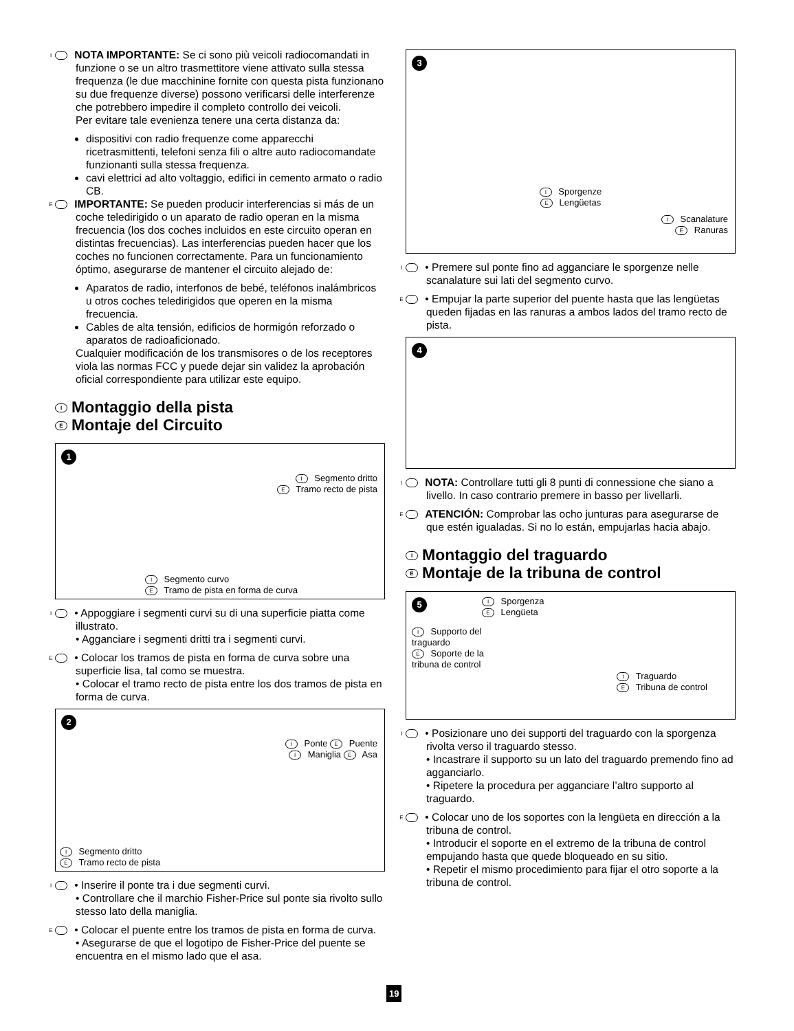I NOTA IMPORTANTE: Se ci sono più veicoli radiocomandati in funzione o se un altro trasmettitore viene attivato sulla stessa frequenza (le due macchinine fornite con questa pista funzionano su due frequenze diverse) possono verificarsi delle interferenze che potrebbero impedire il completo controllo dei veicoli.
Per evitare tale evenienza tenere una certa distanza da:
dispositivi con radio frequenze come apparecchi ricetrasmittenti, telefoni senza fili o altre auto radiocomandate funzionanti sulla stessa frequenza.
cavi elettrici ad alto voltaggio, edifici in cemento armato o radio CB.
E IMPORTANTE: Se pueden producir interferencias si más de un coche teledirigido o un aparato de radio operan en la misma frecuencia (los dos coches incluidos en este circuito operan en distintas frecuencias). Las interferencias pueden hacer que los coches no funcionen correctamente. Para un funcionamiento óptimo, asegurarse de mantener el circuito alejado de:
Aparatos de radio, interfonos de bebé, teléfonos inalámbricos u otros coches teledirigidos que operen en la misma frecuencia.
Cables de alta tensión, edificios de hormigón reforzado o aparatos de radioaficionado.
Cualquier modificación de los transmisores o de los receptores viola las normas FCC y puede dejar sin validez la aprobación oficial correspondiente para utilizar este equipo.
I Montaggio della pista
E Montaje del Circuito
1
I Segmento dritto
E Tramo recto de pista
I Segmento curvo
E Tramo de pista en forma de curva
I • Appoggiare i segmenti curvi su di una superficie piatta come illustrato.
• Agganciare i segmenti dritti tra i segmenti curvi.
E • Colocar los tramos de pista en forma de curva sobre una superficie lisa, tal como se muestra.
• Colocar el tramo recto de pista entre los dos tramos de pista en forma de curva.
2
I Ponte E Puente
I Maniglia E Asa
I Segmento dritto
E Tramo recto de pista
I • Inserire il ponte tra i due segmenti curvi.
• Controllare che il marchio Fisher-Price sul ponte sia rivolto sullo stesso lato della maniglia.
E • Colocar el puente entre los tramos de pista en forma de curva.
• Asegurarse de que el logotipo de Fisher-Price del puente se encuentra en el mismo lado que el asa.
3
I Sporgenze
E Lengüetas
I Scanalature
E Ranuras
I • Premere sul ponte fino ad agganciare le sporgenze nelle scanalature sui lati del segmento curvo.
E • Empujar la parte superior del puente hasta que las lengüetas queden fijadas en las ranuras a ambos lados del tramo recto de pista.
4
I NOTA: Controllare tutti gli 8 punti di connessione che siano a livello. In caso contrario premere in basso per livellarli.
E ATENCIÓN: Comprobar las ocho junturas para asegurarse de que estén igualadas. Si no lo están, empujarlas hacia abajo.
I Montaggio del traguardo
E Montaje de la tribuna de control
5 I Sporgenza
E Lengüeta
I Supporto del traguardo
E Soporte de la tribuna de control
I Traguardo
E Tribuna de control
I • Posizionare uno dei supporti del traguardo con la sporgenza rivolta verso il traguardo stesso.
• Incastrare il supporto su un lato del traguardo premendo fino ad agganciarlo.
• Ripetere la procedura per agganciare l’altro supporto al traguardo.
E • Colocar uno de los soportes con la lengüeta en dirección a la tribuna de control.
• Introducir el soporte en el extremo de la tribuna de control empujando hasta que quede bloqueado en su sitio.
• Repetir el mismo procedimiento para fijar el otro soporte a la tribuna de control.
19